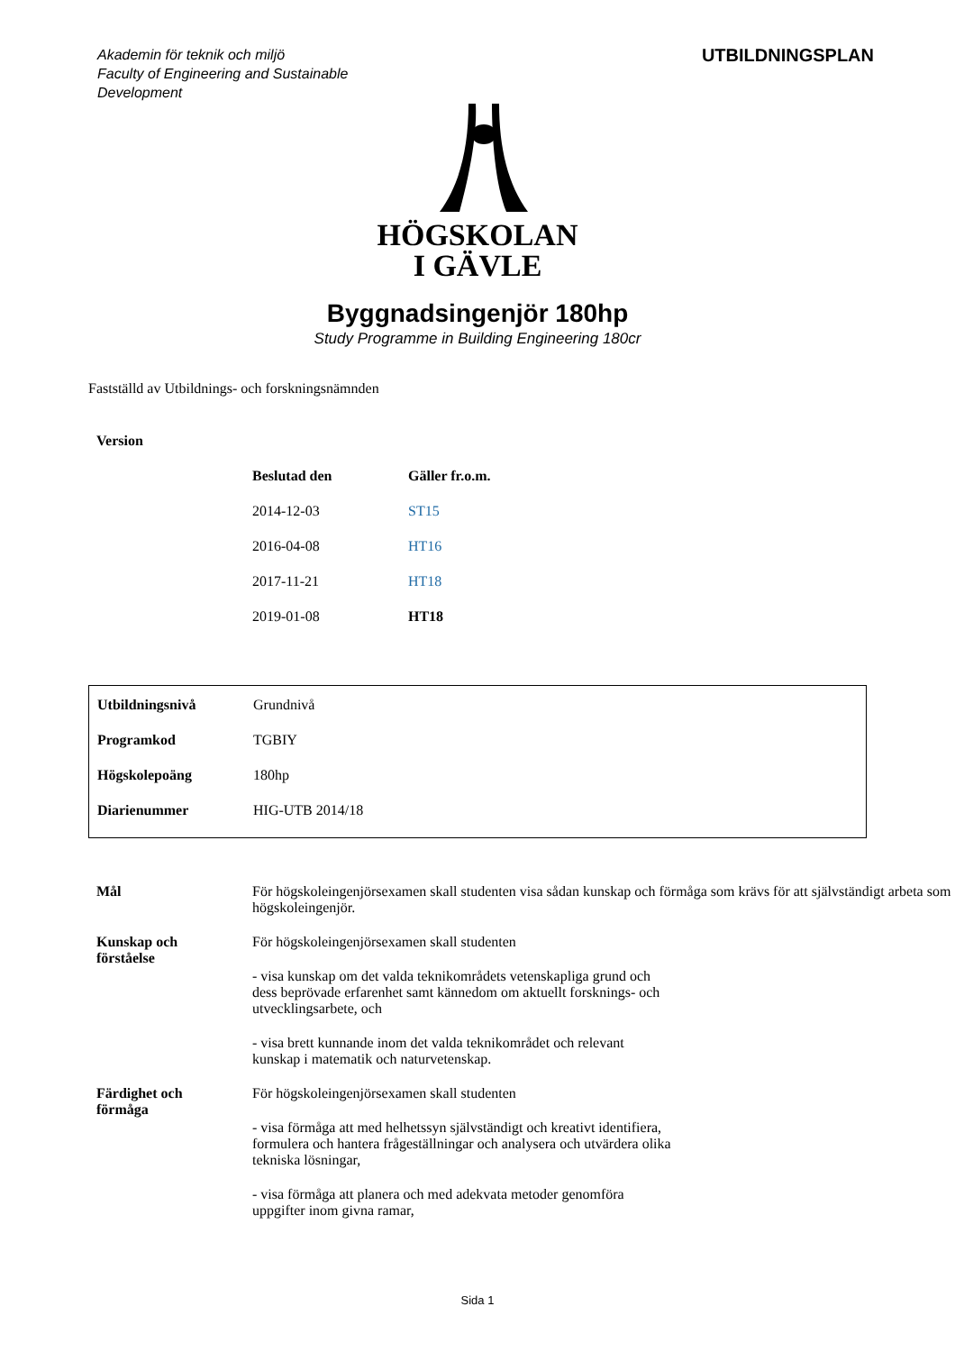Akademin för teknik och miljö
Faculty of Engineering and Sustainable
Development
UTBILDNINGSPLAN
HÖGSKOLAN
I GÄVLE
Byggnadsingenjör 180hp
Study Programme in Building Engineering 180cr
Fastställd av Utbildnings- och forskningsnämnden
| Version | | |
| | Beslutad den | Gäller fr.o.m. |
| | 2014-12-03 | ST15 |
| | 2016-04-08 | HT16 |
| | 2017-11-21 | HT18 |
| | 2019-01-08 | HT18 |
| Utbildningsnivå | Grundnivå |
| Programkod | TGBIY |
| Högskolepoäng | 180hp |
| Diarienummer | HIG-UTB 2014/18 |
| Mål | För högskoleingenjörsexamen skall studenten visa sådan kunskap och förmåga som krävs för att självständigt arbeta som högskoleingenjör. |
| Kunskap och förståelse | För högskoleingenjörsexamen skall studenten - visa kunskap om det valda teknikområdets vetenskapliga grund och dess beprövade erfarenhet samt kännedom om aktuellt forsknings- och utvecklingsarbete, och - visa brett kunnande inom det valda teknikområdet och relevant kunskap i matematik och naturvetenskap. |
| Färdighet och förmåga | För högskoleingenjörsexamen skall studenten - visa förmåga att med helhetssyn självständigt och kreativt identifiera, formulera och hantera frågeställningar och analysera och utvärdera olika tekniska lösningar, - visa förmåga att planera och med adekvata metoder genomföra uppgifter inom givna ramar, |
Sida 1